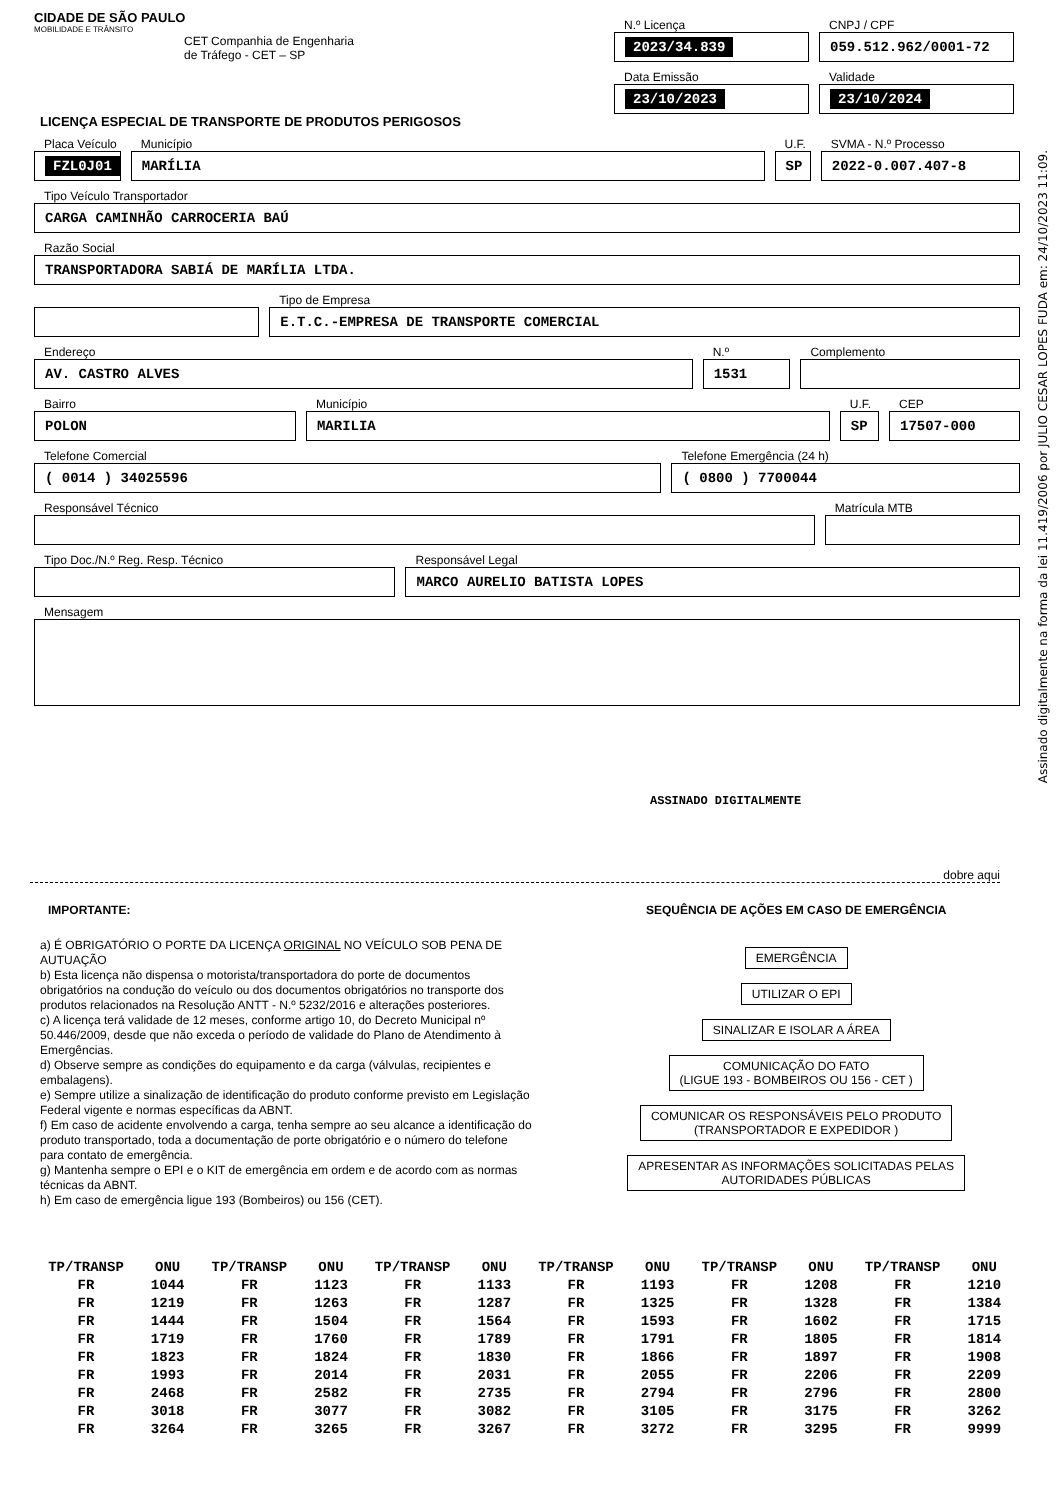CIDADE DE SÃO PAULO
MOBILIDADE E TRÂNSITO
CET Companhia de Engenharia de Tráfego - CET – SP
N.º Licença
2023/34.839
CNPJ / CPF
059.512.962/0001-72
Data Emissão
23/10/2023
Validade
23/10/2024
LICENÇA ESPECIAL DE TRANSPORTE DE PRODUTOS PERIGOSOS
Placa Veículo
FZL0J01
Município
MARÍLIA
U.F.
SP
SVMA - N.º Processo
2022-0.007.407-8
Tipo Veículo Transportador
CARGA CAMINHÃO CARROCERIA BAÚ
Razão Social
TRANSPORTADORA SABIÁ DE MARÍLIA LTDA.
Tipo de Empresa
E.T.C.-EMPRESA DE TRANSPORTE COMERCIAL
Endereço
AV. CASTRO ALVES
N.º
1531
Complemento
Bairro
POLON
Município
MARILIA
U.F.
SP
CEP
17507-000
Telefone Comercial
( 0014 ) 34025596
Telefone Emergência (24 h)
( 0800 ) 7700044
Responsável Técnico Matrícula MTB
Tipo Doc./N.º Reg. Resp. Técnico
Responsável Legal
MARCO AURELIO BATISTA LOPES
Mensagem
ASSINADO DIGITALMENTE
dobre aqui
IMPORTANTE:
a) É OBRIGATÓRIO O PORTE DA LICENÇA ORIGINAL NO VEÍCULO SOB PENA DE AUTUAÇÃO
b) Esta licença não dispensa o motorista/transportadora do porte de documentos obrigatórios na condução do veículo ou dos documentos obrigatórios no transporte dos produtos relacionados na Resolução ANTT - N.º 5232/2016 e alterações posteriores.
c) A licença terá validade de 12 meses, conforme artigo 10, do Decreto Municipal nº 50.446/2009, desde que não exceda o período de validade do Plano de Atendimento à Emergências.
d) Observe sempre as condições do equipamento e da carga (válvulas, recipientes e embalagens).
e) Sempre utilize a sinalização de identificação do produto conforme previsto em Legislação Federal vigente e normas específicas da ABNT.
f) Em caso de acidente envolvendo a carga, tenha sempre ao seu alcance a identificação do produto transportado, toda a documentação de porte obrigatório e o número do telefone para contato de emergência.
g) Mantenha sempre o EPI e o KIT de emergência em ordem e de acordo com as normas técnicas da ABNT.
h) Em caso de emergência ligue 193 (Bombeiros) ou 156 (CET).
SEQUÊNCIA DE AÇÕES EM CASO DE EMERGÊNCIA
EMERGÊNCIA
UTILIZAR O EPI
SINALIZAR E ISOLAR A ÁREA
COMUNICAÇÃO DO FATO
(LIGUE 193 - BOMBEIROS OU 156 - CET )
COMUNICAR OS RESPONSÁVEIS PELO PRODUTO
(TRANSPORTADOR E EXPEDIDOR )
APRESENTAR AS INFORMAÇÕES SOLICITADAS PELAS
AUTORIDADES PÚBLICAS
| TP/TRANSP | ONU | TP/TRANSP | ONU | TP/TRANSP | ONU | TP/TRANSP | ONU | TP/TRANSP | ONU | TP/TRANSP | ONU |
| --- | --- | --- | --- | --- | --- | --- | --- | --- | --- | --- | --- |
| FR | 1044 | FR | 1123 | FR | 1133 | FR | 1193 | FR | 1208 | FR | 1210 |
| FR | 1219 | FR | 1263 | FR | 1287 | FR | 1325 | FR | 1328 | FR | 1384 |
| FR | 1444 | FR | 1504 | FR | 1564 | FR | 1593 | FR | 1602 | FR | 1715 |
| FR | 1719 | FR | 1760 | FR | 1789 | FR | 1791 | FR | 1805 | FR | 1814 |
| FR | 1823 | FR | 1824 | FR | 1830 | FR | 1866 | FR | 1897 | FR | 1908 |
| FR | 1993 | FR | 2014 | FR | 2031 | FR | 2055 | FR | 2206 | FR | 2209 |
| FR | 2468 | FR | 2582 | FR | 2735 | FR | 2794 | FR | 2796 | FR | 2800 |
| FR | 3018 | FR | 3077 | FR | 3082 | FR | 3105 | FR | 3175 | FR | 3262 |
| FR | 3264 | FR | 3265 | FR | 3267 | FR | 3272 | FR | 3295 | FR | 9999 |
Assinado digitalmente na forma da lei 11.419/2006 por JULIO CESAR LOPES FUDA em: 24/10/2023 11:09.